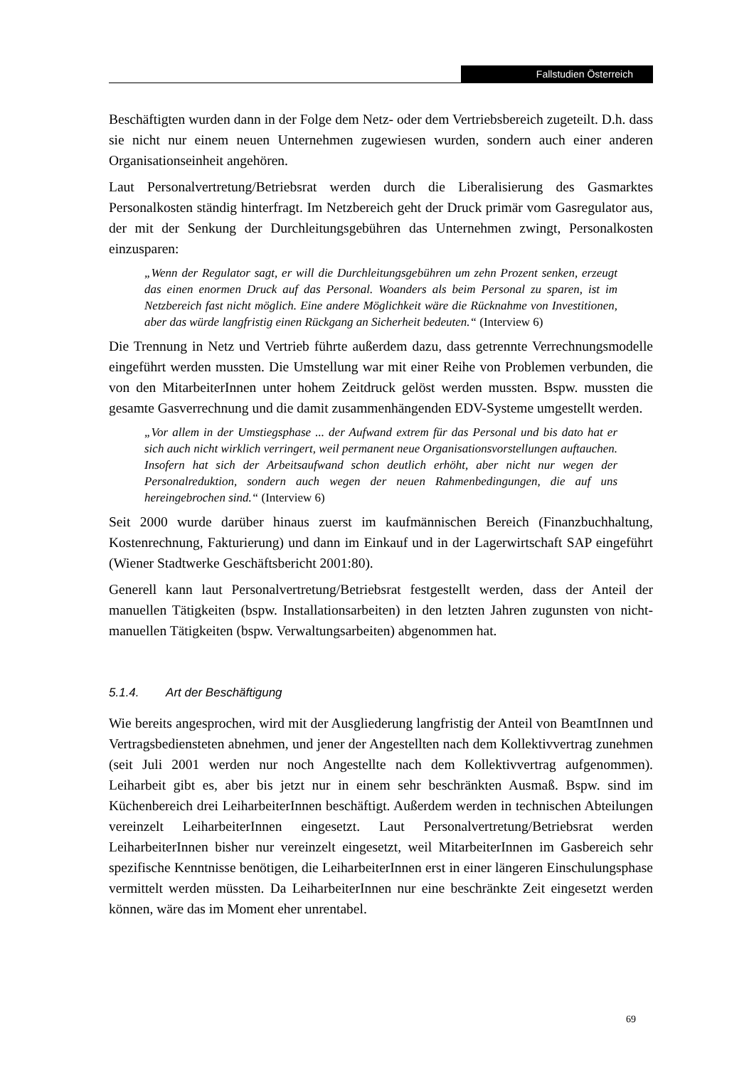Fallstudien Österreich
Beschäftigten wurden dann in der Folge dem Netz- oder dem Vertriebsbereich zugeteilt. D.h. dass sie nicht nur einem neuen Unternehmen zugewiesen wurden, sondern auch einer anderen Organisationseinheit angehören.
Laut Personalvertretung/Betriebsrat werden durch die Liberalisierung des Gasmarktes Personalkosten ständig hinterfragt. Im Netzbereich geht der Druck primär vom Gasregulator aus, der mit der Senkung der Durchleitungsgebühren das Unternehmen zwingt, Personalkosten einzusparen:
„Wenn der Regulator sagt, er will die Durchleitungsgebühren um zehn Prozent senken, erzeugt das einen enormen Druck auf das Personal. Woanders als beim Personal zu sparen, ist im Netzbereich fast nicht möglich. Eine andere Möglichkeit wäre die Rücknahme von Investitionen, aber das würde langfristig einen Rückgang an Sicherheit bedeuten.“ (Interview 6)
Die Trennung in Netz und Vertrieb führte außerdem dazu, dass getrennte Verrechnungsmodelle eingeführt werden mussten. Die Umstellung war mit einer Reihe von Problemen verbunden, die von den MitarbeiterInnen unter hohem Zeitdruck gelöst werden mussten. Bspw. mussten die gesamte Gasverrechnung und die damit zusammenhängenden EDV-Systeme umgestellt werden.
„Vor allem in der Umstiegsphase ... der Aufwand extrem für das Personal und bis dato hat er sich auch nicht wirklich verringert, weil permanent neue Organisationsvorstellungen auftauchen. Insofern hat sich der Arbeitsaufwand schon deutlich erhöht, aber nicht nur wegen der Personalreduktion, sondern auch wegen der neuen Rahmenbedingungen, die auf uns hereingebrochen sind.“ (Interview 6)
Seit 2000 wurde darüber hinaus zuerst im kaufmännischen Bereich (Finanzbuchhaltung, Kostenrechnung, Fakturierung) und dann im Einkauf und in der Lagerwirtschaft SAP eingeführt (Wiener Stadtwerke Geschäftsbericht 2001:80).
Generell kann laut Personalvertretung/Betriebsrat festgestellt werden, dass der Anteil der manuellen Tätigkeiten (bspw. Installationsarbeiten) in den letzten Jahren zugunsten von nicht-manuellen Tätigkeiten (bspw. Verwaltungsarbeiten) abgenommen hat.
5.1.4. Art der Beschäftigung
Wie bereits angesprochen, wird mit der Ausgliederung langfristig der Anteil von BeamtInnen und Vertragsbediensteten abnehmen, und jener der Angestellten nach dem Kollektivvertrag zunehmen (seit Juli 2001 werden nur noch Angestellte nach dem Kollektivvertrag aufgenommen). Leiharbeit gibt es, aber bis jetzt nur in einem sehr beschränkten Ausmaß. Bspw. sind im Küchenbereich drei LeiharbeiterInnen beschäftigt. Außerdem werden in technischen Abteilungen vereinzelt LeiharbeiterInnen eingesetzt. Laut Personalvertretung/Betriebsrat werden LeiharbeiterInnen bisher nur vereinzelt eingesetzt, weil MitarbeiterInnen im Gasbereich sehr spezifische Kenntnisse benötigen, die LeiharbeiterInnen erst in einer längeren Einschulungsphase vermittelt werden müssten. Da LeiharbeiterInnen nur eine beschränkte Zeit eingesetzt werden können, wäre das im Moment eher unrentabel.
69